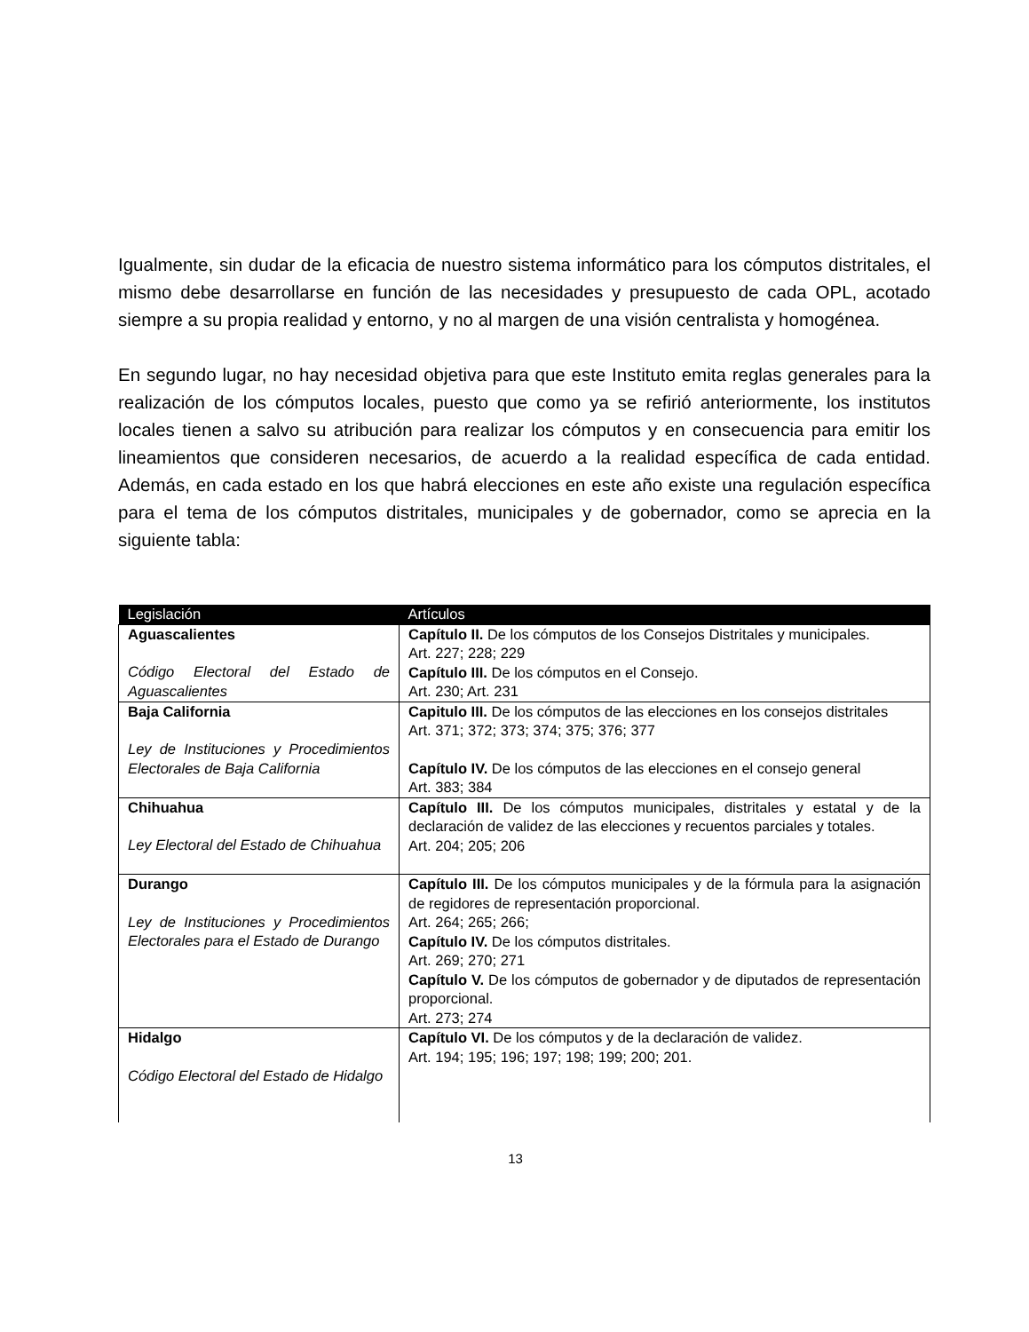Igualmente, sin dudar de la eficacia de nuestro sistema informático para los cómputos distritales, el mismo debe desarrollarse en función de las necesidades y presupuesto de cada OPL, acotado siempre a su propia realidad y entorno, y no al margen de una visión centralista y homogénea.
En segundo lugar, no hay necesidad objetiva para que este Instituto emita reglas generales para la realización de los cómputos locales, puesto que como ya se refirió anteriormente, los institutos locales tienen a salvo su atribución para realizar los cómputos y en consecuencia para emitir los lineamientos que consideren necesarios, de acuerdo a la realidad específica de cada entidad. Además, en cada estado en los que habrá elecciones en este año existe una regulación específica para el tema de los cómputos distritales, municipales y de gobernador, como se aprecia en la siguiente tabla:
| Legislación | Artículos |
| --- | --- |
| Aguascalientes Código Electoral del Estado de Aguascalientes | Capítulo II. De los cómputos de los Consejos Distritales y municipales. Art. 227; 228; 229 Capítulo III. De los cómputos en el Consejo. Art. 230; Art. 231 |
| Baja California Ley de Instituciones y Procedimientos Electorales de Baja California | Capitulo III. De los cómputos de las elecciones en los consejos distritales Art. 371; 372; 373; 374; 375; 376; 377 Capítulo IV. De los cómputos de las elecciones en el consejo general Art. 383; 384 |
| Chihuahua Ley Electoral del Estado de Chihuahua | Capítulo III. De los cómputos municipales, distritales y estatal y de la declaración de validez de las elecciones y recuentos parciales y totales. Art. 204; 205; 206 |
| Durango Ley de Instituciones y Procedimientos Electorales para el Estado de Durango | Capítulo III. De los cómputos municipales y de la fórmula para la asignación de regidores de representación proporcional. Art. 264; 265; 266; Capítulo IV. De los cómputos distritales. Art. 269; 270; 271 Capítulo V. De los cómputos de gobernador y de diputados de representación proporcional. Art. 273; 274 |
| Hidalgo Código Electoral del Estado de Hidalgo | Capítulo VI. De los cómputos y de la declaración de validez. Art. 194; 195; 196; 197; 198; 199; 200; 201. |
13